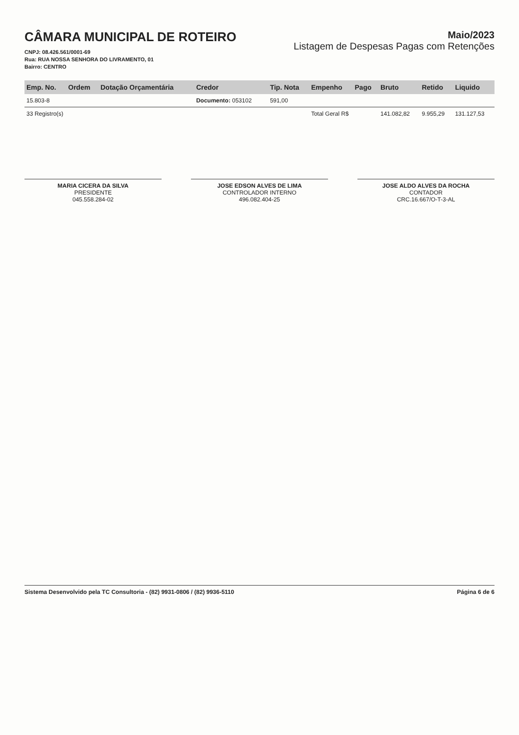CÂMARA MUNICIPAL DE ROTEIRO
CNPJ: 08.426.561/0001-69
Rua: RUA NOSSA SENHORA DO LIVRAMENTO, 01
Bairro: CENTRO
Maio/2023
Listagem de Despesas Pagas com Retenções
| Emp. No. | Ordem | Dotação Orçamentária | Credor | Tip. Nota | Empenho | Pago | Bruto | Retido | Liquido |
| --- | --- | --- | --- | --- | --- | --- | --- | --- | --- |
| 15.803-8 | | | Documento: 053102 | 591,00 | | | | | |
| 33 Registro(s) | | | | | Total Geral R$ | | 141.082,82 | 9.955,29 | 131.127,53 |
MARIA CICERA DA SILVA
PRESIDENTE
045.558.284-02
JOSE EDSON ALVES DE LIMA
CONTROLADOR INTERNO
496.082.404-25
JOSE ALDO ALVES DA ROCHA
CONTADOR
CRC.16.667/O-T-3-AL
Sistema Desenvolvido pela TC Consultoria - (82) 9931-0806 / (82) 9936-5110 Página 6 de 6